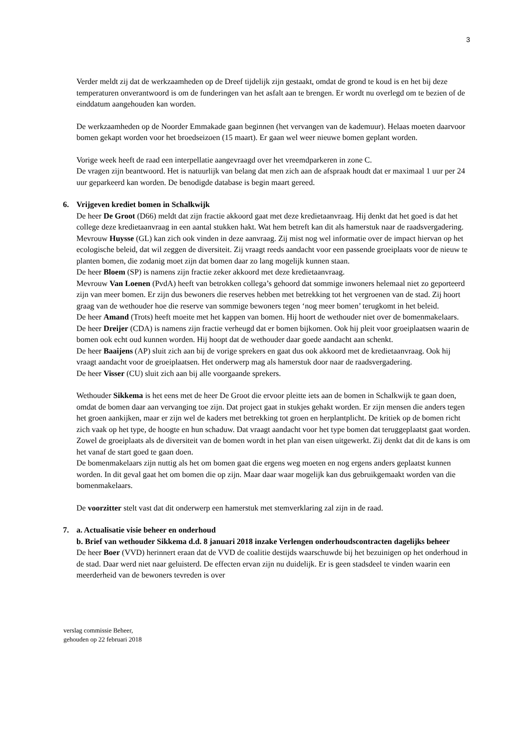3
Verder meldt zij dat de werkzaamheden op de Dreef tijdelijk zijn gestaakt, omdat de grond te koud is en het bij deze temperaturen onverantwoord is om de funderingen van het asfalt aan te brengen. Er wordt nu overlegd om te bezien of de einddatum aangehouden kan worden.
De werkzaamheden op de Noorder Emmakade gaan beginnen (het vervangen van de kademuur). Helaas moeten daarvoor bomen gekapt worden voor het broedseizoen (15 maart). Er gaan wel weer nieuwe bomen geplant worden.
Vorige week heeft de raad een interpellatie aangevraagd over het vreemdparkeren in zone C.
De vragen zijn beantwoord. Het is natuurlijk van belang dat men zich aan de afspraak houdt dat er maximaal 1 uur per 24 uur geparkeerd kan worden. De benodigde database is begin maart gereed.
6. Vrijgeven krediet bomen in Schalkwijk
De heer De Groot (D66) meldt dat zijn fractie akkoord gaat met deze kredietaanvraag. Hij denkt dat het goed is dat het college deze kredietaanvraag in een aantal stukken hakt. Wat hem betreft kan dit als hamerstuk naar de raadsvergadering.
Mevrouw Huysse (GL) kan zich ook vinden in deze aanvraag. Zij mist nog wel informatie over de impact hiervan op het ecologische beleid, dat wil zeggen de diversiteit. Zij vraagt reeds aandacht voor een passende groeiplaats voor de nieuw te planten bomen, die zodanig moet zijn dat bomen daar zo lang mogelijk kunnen staan.
De heer Bloem (SP) is namens zijn fractie zeker akkoord met deze kredietaanvraag.
Mevrouw Van Loenen (PvdA) heeft van betrokken collega’s gehoord dat sommige inwoners helemaal niet zo geporteerd zijn van meer bomen. Er zijn dus bewoners die reserves hebben met betrekking tot het vergroenen van de stad. Zij hoort graag van de wethouder hoe die reserve van sommige bewoners tegen ‘nog meer bomen’ terugkomt in het beleid.
De heer Amand (Trots) heeft moeite met het kappen van bomen. Hij hoort de wethouder niet over de bomenmakelaars.
De heer Dreijer (CDA) is namens zijn fractie verheugd dat er bomen bijkomen. Ook hij pleit voor groeiplaatsen waarin de bomen ook echt oud kunnen worden. Hij hoopt dat de wethouder daar goede aandacht aan schenkt.
De heer Baaijens (AP) sluit zich aan bij de vorige sprekers en gaat dus ook akkoord met de kredietaanvraag. Ook hij vraagt aandacht voor de groeiplaatsen. Het onderwerp mag als hamerstuk door naar de raadsvergadering.
De heer Visser (CU) sluit zich aan bij alle voorgaande sprekers.
Wethouder Sikkema is het eens met de heer De Groot die ervoor pleitte iets aan de bomen in Schalkwijk te gaan doen, omdat de bomen daar aan vervanging toe zijn. Dat project gaat in stukjes gehakt worden. Er zijn mensen die anders tegen het groen aankijken, maar er zijn wel de kaders met betrekking tot groen en herplantplicht. De kritiek op de bomen richt zich vaak op het type, de hoogte en hun schaduw. Dat vraagt aandacht voor het type bomen dat teruggeplaatst gaat worden. Zowel de groeiplaats als de diversiteit van de bomen wordt in het plan van eisen uitgewerkt. Zij denkt dat dit de kans is om het vanaf de start goed te gaan doen.
De bomenmakelaars zijn nuttig als het om bomen gaat die ergens weg moeten en nog ergens anders geplaatst kunnen worden. In dit geval gaat het om bomen die op zijn. Maar daar waar mogelijk kan dus gebruikgemaakt worden van die bomenmakelaars.
De voorzitter stelt vast dat dit onderwerp een hamerstuk met stemverklaring zal zijn in de raad.
7. a. Actualisatie visie beheer en onderhoud
b. Brief van wethouder Sikkema d.d. 8 januari 2018 inzake Verlengen onderhoudscontracten dagelijks beheer
De heer Boer (VVD) herinnert eraan dat de VVD de coalitie destijds waarschuwde bij het bezuinigen op het onderhoud in de stad. Daar werd niet naar geluisterd. De effecten ervan zijn nu duidelijk. Er is geen stadsdeel te vinden waarin een meerderheid van de bewoners tevreden is over
verslag commissie Beheer,
gehouden op 22 februari 2018